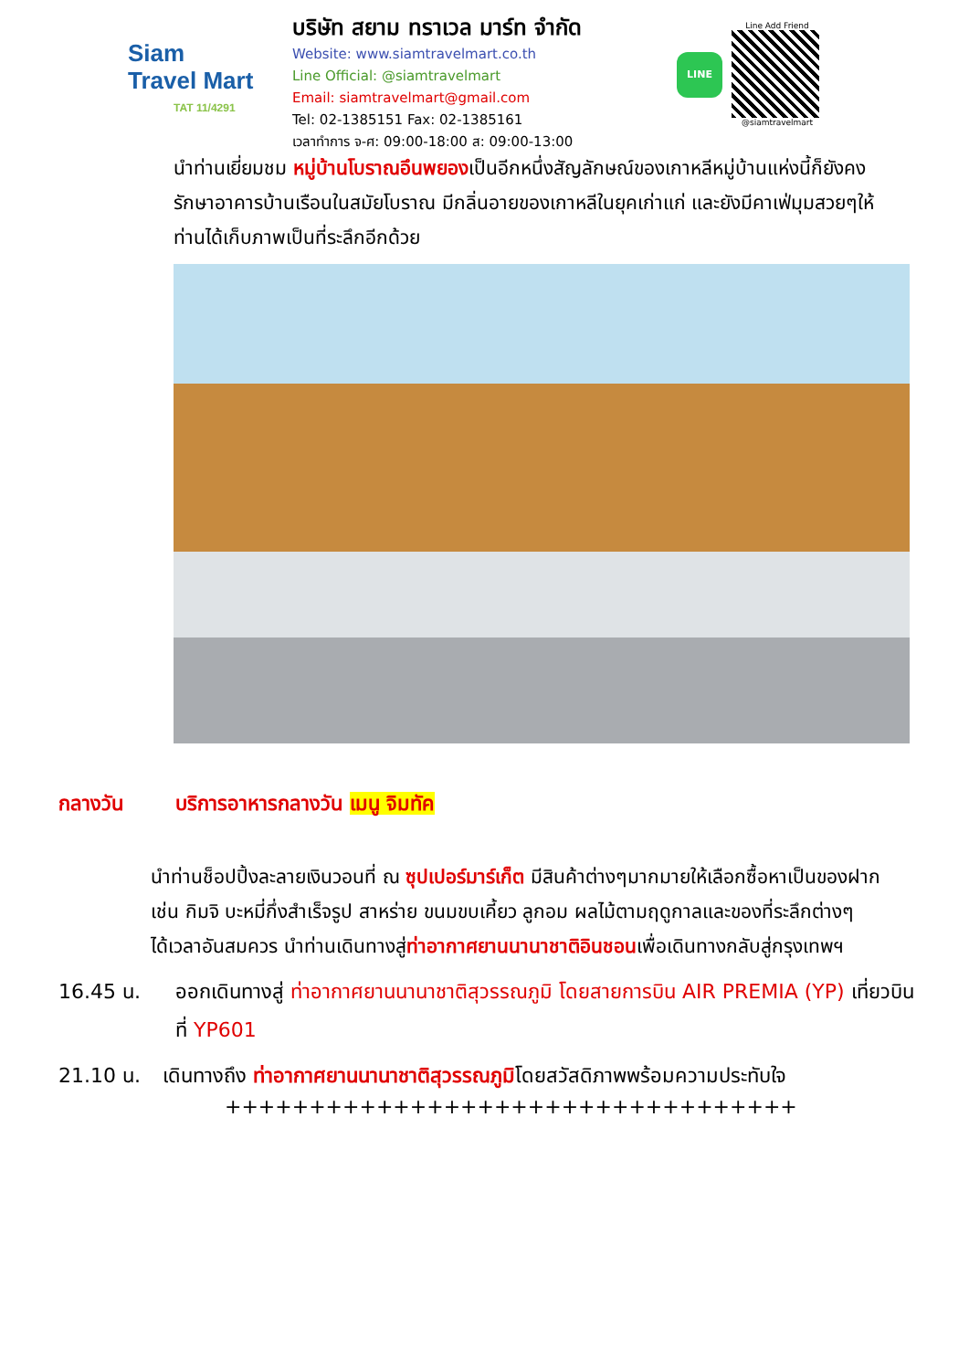Siam
Travel Mart
TAT 11/4291
บริษัท สยาม ทราเวล มาร์ท จำกัด
Website: www.siamtravelmart.co.th
Line Official: @siamtravelmart
Email: siamtravelmart@gmail.com
Tel: 02-1385151 Fax: 02-1385161
เวลาทำการ จ-ศ: 09:00-18:00 ส: 09:00-13:00
LINE
Line Add Friend
@siamtravelmart
นำท่านเยี่ยมชม หมู่บ้านโบราณอึนพยองเป็นอีกหนึ่งสัญลักษณ์ของเกาหลีหมู่บ้านแห่งนี้ก็ยังคงรักษาอาคารบ้านเรือนในสมัยโบราณ มีกลิ่นอายของเกาหลีในยุคเก่าแก่ และยังมีคาเฟ่มุมสวยๆให้ท่านได้เก็บภาพเป็นที่ระลึกอีกด้วย
กลางวัน บริการอาหารกลางวัน เมนู จิมทัค
นำท่านช็อปปิ้งละลายเงินวอนที่ ณ ซุปเปอร์มาร์เก็ต มีสินค้าต่างๆมากมายให้เลือกซื้อหาเป็นของฝาก เช่น กิมจิ บะหมี่กึ่งสำเร็จรูป สาหร่าย ขนมขบเคี้ยว ลูกอม ผลไม้ตามฤดูกาลและของที่ระลึกต่างๆ
ได้เวลาอันสมควร นำท่านเดินทางสู่ท่าอากาศยานนานาชาติอินชอนเพื่อเดินทางกลับสู่กรุงเทพฯ
16.45 น. ออกเดินทางสู่ ท่าอากาศยานนานาชาติสุวรรณภูมิ โดยสายการบิน AIR PREMIA (YP) เที่ยวบินที่ YP601
21.10 น. เดินทางถึง ท่าอากาศยานนานาชาติสุวรรณภูมิโดยสวัสดิภาพพร้อมความประทับใจ
++++++++++++++++++++++++++++++++++